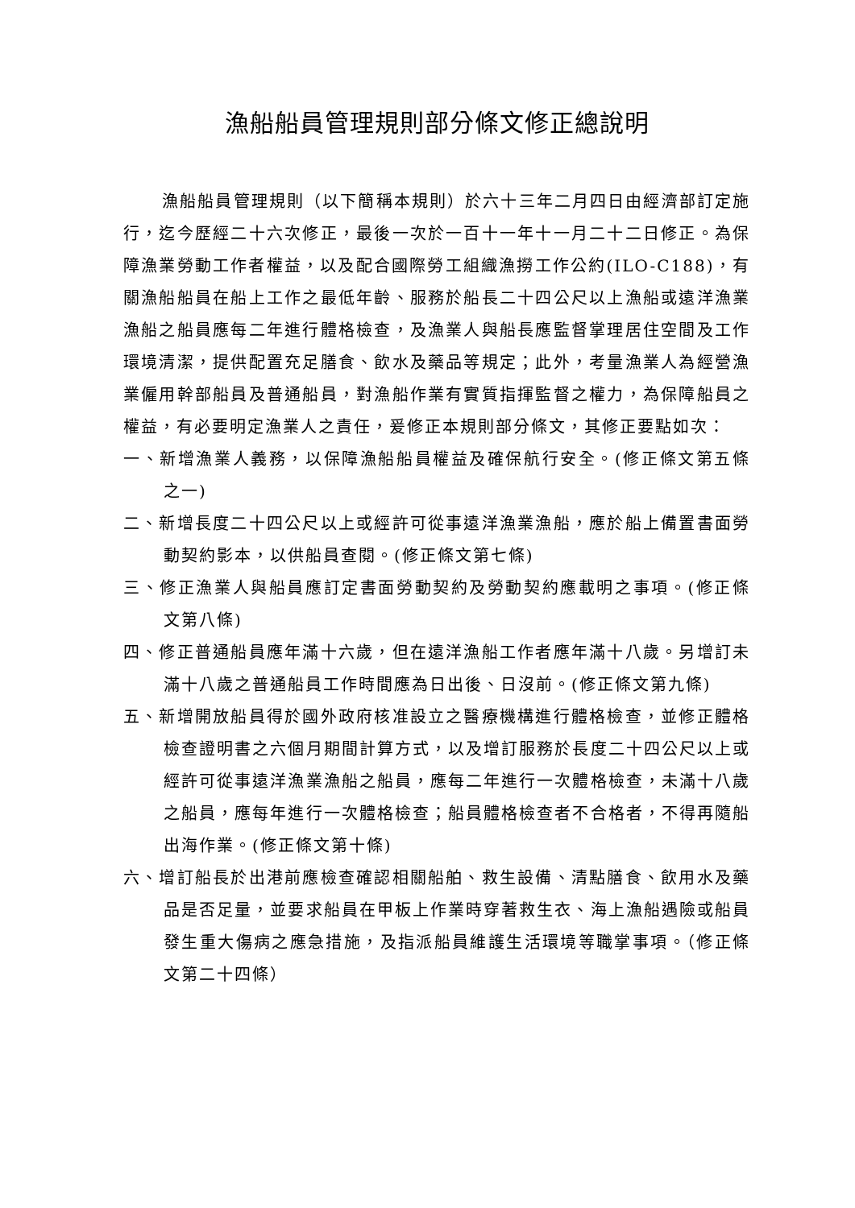漁船船員管理規則部分條文修正總說明
漁船船員管理規則（以下簡稱本規則）於六十三年二月四日由經濟部訂定施行，迄今歷經二十六次修正，最後一次於一百十一年十一月二十二日修正。為保障漁業勞動工作者權益，以及配合國際勞工組織漁撈工作公約(ILO-C188)，有關漁船船員在船上工作之最低年齡、服務於船長二十四公尺以上漁船或遠洋漁業漁船之船員應每二年進行體格檢查，及漁業人與船長應監督掌理居住空間及工作環境清潔，提供配置充足膳食、飲水及藥品等規定；此外，考量漁業人為經營漁業僱用幹部船員及普通船員，對漁船作業有實質指揮監督之權力，為保障船員之權益，有必要明定漁業人之責任，爰修正本規則部分條文，其修正要點如次：
一、新增漁業人義務，以保障漁船船員權益及確保航行安全。(修正條文第五條之一)
二、新增長度二十四公尺以上或經許可從事遠洋漁業漁船，應於船上備置書面勞動契約影本，以供船員查閱。(修正條文第七條)
三、修正漁業人與船員應訂定書面勞動契約及勞動契約應載明之事項。(修正條文第八條)
四、修正普通船員應年滿十六歲，但在遠洋漁船工作者應年滿十八歲。另增訂未滿十八歲之普通船員工作時間應為日出後、日沒前。(修正條文第九條)
五、新增開放船員得於國外政府核准設立之醫療機構進行體格檢查，並修正體格檢查證明書之六個月期間計算方式，以及增訂服務於長度二十四公尺以上或經許可從事遠洋漁業漁船之船員，應每二年進行一次體格檢查，未滿十八歲之船員，應每年進行一次體格檢查；船員體格檢查者不合格者，不得再隨船出海作業。(修正條文第十條)
六、增訂船長於出港前應檢查確認相關船舶、救生設備、清點膳食、飲用水及藥品是否足量，並要求船員在甲板上作業時穿著救生衣、海上漁船遇險或船員發生重大傷病之應急措施，及指派船員維護生活環境等職掌事項。（修正條文第二十四條）